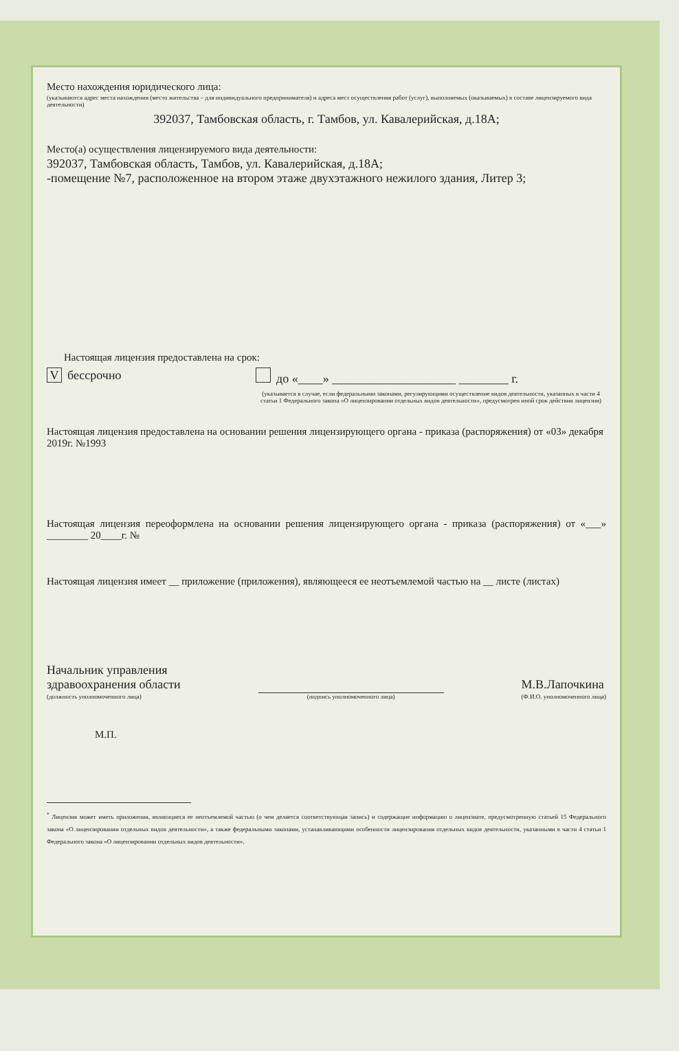Место нахождения юридического лица:
(указываются адрес места нахождения (место жительства – для индивидуального предпринимателя) и адреса мест осуществления работ (услуг), выполняемых (оказываемых) в составе лицензируемого вида деятельности)
392037, Тамбовская область, г. Тамбов, ул. Кавалерийская, д.18А;
Место(а) осуществления лицензируемого вида деятельности:
392037, Тамбовская область, Тамбов, ул. Кавалерийская, д.18А;
-помещение №7, расположенное на втором этаже двухэтажного нежилого здания, Литер 3;
Настоящая лицензия предоставлена на срок:
Vбессрочно до «____» ____________________ ________ г.
(указывается в случае, если федеральными законами, регулирующими осуществление видов деятельности, указанных в части 4 статьи 1 Федерального закона «О лицензировании отдельных видов деятельности», предусмотрен иной срок действия лицензии)
Настоящая лицензия предоставлена на основании решения лицензирующего органа - приказа (распоряжения) от «03» декабря 2019г. №1993
Настоящая лицензия переоформлена на основании решения лицензирующего органа - приказа (распоряжения) от «___» ________ 20____г. №
Настоящая лицензия имеет __ приложение (приложения), являющееся ее неотъемлемой частью на __ листе (листах)
Начальник управления
здравоохранения области
(должность уполномоченного лица)
(подпись уполномоченного лица)
М.В.Лапочкина
(Ф.И.О. уполномоченного лица)
М.П.
<sup>*</sup> Лицензия может иметь приложения, являющиеся ее неотъемлемой частью (о чем делается соответствующая запись) и содержащие информацию о лицензиате, предусмотренную статьей 15 Федерального закона «О лицензировании отдельных видов деятельности», а также федеральными законами, устанавливающими особенности лицензирования отдельных видов деятельности, указанными в части 4 статьи 1 Федерального закона «О лицензировании отдельных видов деятельности».